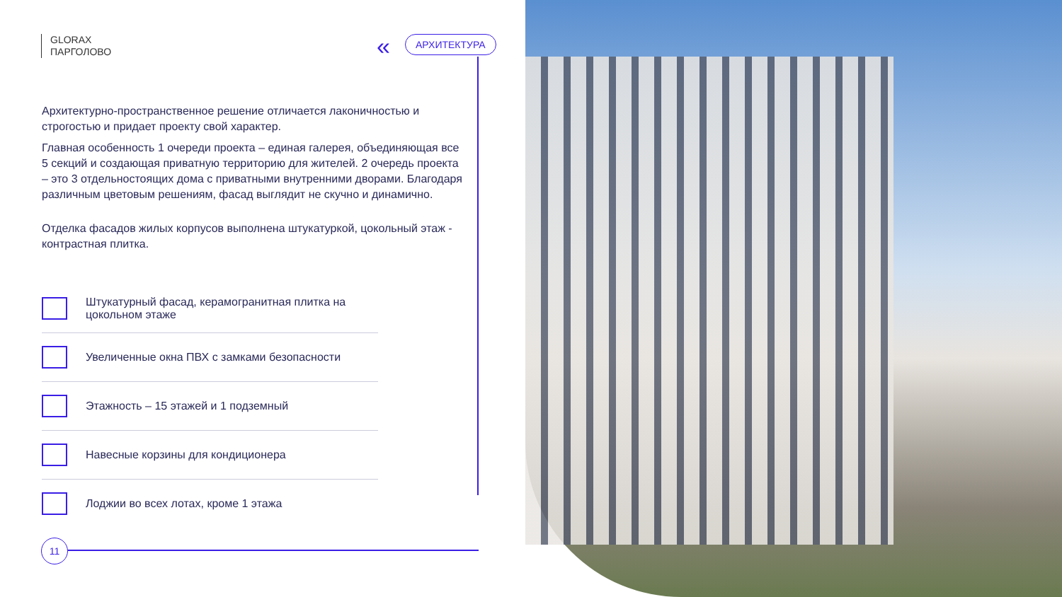GLORAX
ПАРГОЛОВО
« АРХИТЕКТУРА
Архитектурно-пространственное решение отличается лаконичностью и строгостью и придает проекту свой характер.
Главная особенность 1 очереди проекта – единая галерея, объединяющая все 5 секций и создающая приватную территорию для жителей. 2 очередь проекта – это 3 отдельностоящих дома с приватными внутренними дворами. Благодаря различным цветовым решениям, фасад выглядит не скучно и динамично.
Отделка фасадов жилых корпусов выполнена штукатуркой, цокольный этаж - контрастная плитка.
Штукатурный фасад, керамогранитная плитка на цокольном этаже
Увеличенные окна ПВХ с замками безопасности
Этажность – 15 этажей и 1 подземный
Навесные корзины для кондиционера
Лоджии во всех лотах, кроме 1 этажа
11